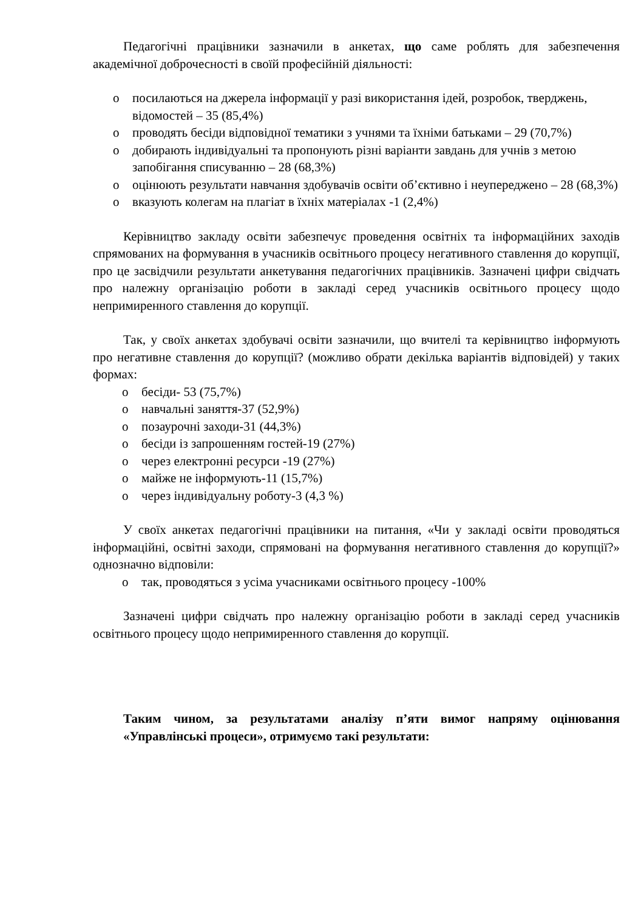Педагогічні працівники зазначили в анкетах, що саме роблять для забезпечення академічної доброчесності в своїй професійній діяльності:
o посилаються на джерела інформації у разі використання ідей, розробок, тверджень, відомостей – 35 (85,4%)
o проводять бесіди відповідної тематики з учнями та їхніми батьками – 29 (70,7%)
o добирають індивідуальні та пропонують різні варіанти завдань для учнів з метою запобігання списуванню – 28 (68,3%)
o оцінюють результати навчання здобувачів освіти об’єктивно і неупереджено – 28 (68,3%)
o вказують колегам на плагіат в їхніх матеріалах -1 (2,4%)
Керівництво закладу освіти забезпечує проведення освітніх та інформаційних заходів спрямованих на формування в учасників освітнього процесу негативного ставлення до корупції, про це засвідчили результати анкетування педагогічних працівників. Зазначені цифри свідчать про належну організацію роботи в закладі серед учасників освітнього процесу щодо непримиренного ставлення до корупції.
Так, у своїх анкетах здобувачі освіти зазначили, що вчителі та керівництво інформують про негативне ставлення до корупції? (можливо обрати декілька варіантів відповідей) у таких формах:
o бесіди- 53 (75,7%)
o навчальні заняття-37 (52,9%)
o позаурочні заходи-31 (44,3%)
o бесіди із запрошенням гостей-19 (27%)
o через електронні ресурси -19 (27%)
o майже не інформують-11 (15,7%)
o через індивідуальну роботу-3 (4,3 %)
У своїх анкетах педагогічні працівники на питання, «Чи у закладі освіти проводяться інформаційні, освітні заходи, спрямовані на формування негативного ставлення до корупції?» однозначно відповіли:
o так, проводяться з усіма учасниками освітнього процесу -100%
Зазначені цифри свідчать про належну організацію роботи в закладі серед учасників освітнього процесу щодо непримиренного ставлення до корупції.
Таким чином, за результатами аналізу п’яти вимог напряму оцінювання «Управлінські процеси», отримуємо такі результати: